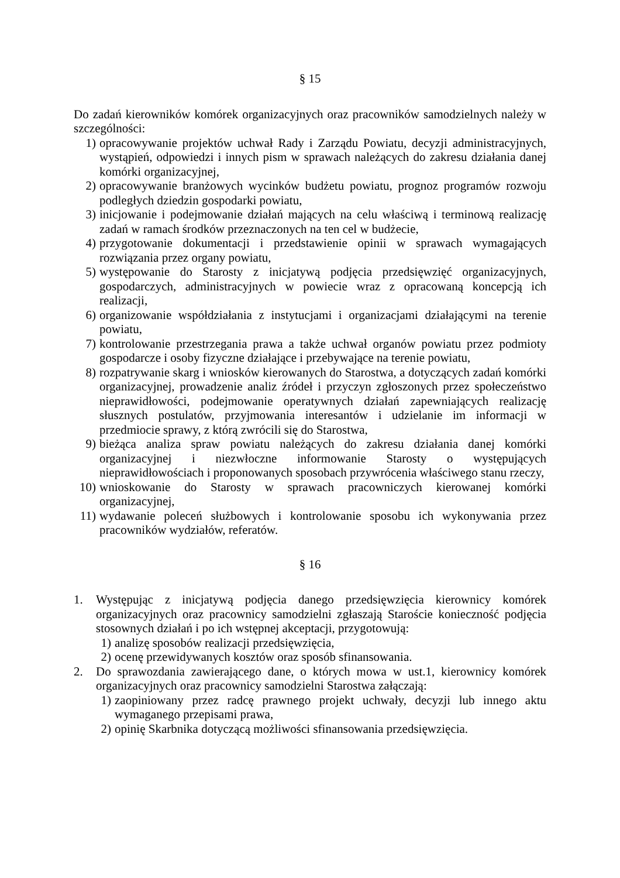§ 15
Do zadań kierowników komórek organizacyjnych oraz pracowników samodzielnych należy w szczególności:
1) opracowywanie projektów uchwał Rady i Zarządu Powiatu, decyzji administracyjnych, wystąpień, odpowiedzi i innych pism w sprawach należących do zakresu działania danej komórki organizacyjnej,
2) opracowywanie branżowych wycinków budżetu powiatu, prognoz programów rozwoju podległych dziedzin gospodarki powiatu,
3) inicjowanie i podejmowanie działań mających na celu właściwą i terminową realizację zadań w ramach środków przeznaczonych na ten cel w budżecie,
4) przygotowanie dokumentacji i przedstawienie opinii w sprawach wymagających rozwiązania przez organy powiatu,
5) występowanie do Starosty z inicjatywą podjęcia przedsięwzięć organizacyjnych, gospodarczych, administracyjnych w powiecie wraz z opracowaną koncepcją ich realizacji,
6) organizowanie współdziałania z instytucjami i organizacjami działającymi na terenie powiatu,
7) kontrolowanie przestrzegania prawa a także uchwał organów powiatu przez podmioty gospodarcze i osoby fizyczne działające i przebywające na terenie powiatu,
8) rozpatrywanie skarg i wniosków kierowanych do Starostwa, a dotyczących zadań komórki organizacyjnej, prowadzenie analiz źródeł i przyczyn zgłoszonych przez społeczeństwo nieprawidłowości, podejmowanie operatywnych działań zapewniających realizację słusznych postulatów, przyjmowania interesantów i udzielanie im informacji w przedmiocie sprawy, z którą zwrócili się do Starostwa,
9) bieżąca analiza spraw powiatu należących do zakresu działania danej komórki organizacyjnej i niezwłoczne informowanie Starosty o występujących nieprawidłowościach i proponowanych sposobach przywrócenia właściwego stanu rzeczy,
10) wnioskowanie do Starosty w sprawach pracowniczych kierowanej komórki organizacyjnej,
11) wydawanie poleceń służbowych i kontrolowanie sposobu ich wykonywania przez pracowników wydziałów, referatów.
§ 16
1. Występując z inicjatywą podjęcia danego przedsięwzięcia kierownicy komórek organizacyjnych oraz pracownicy samodzielni zgłaszają Staroście konieczność podjęcia stosownych działań i po ich wstępnej akceptacji, przygotowują:
1) analizę sposobów realizacji przedsięwzięcia,
2) ocenę przewidywanych kosztów oraz sposób sfinansowania.
2. Do sprawozdania zawierającego dane, o których mowa w ust.1, kierownicy komórek organizacyjnych oraz pracownicy samodzielni Starostwa załączają:
1) zaopiniowany przez radcę prawnego projekt uchwały, decyzji lub innego aktu wymaganego przepisami prawa,
2) opinię Skarbnika dotyczącą możliwości sfinansowania przedsięwzięcia.